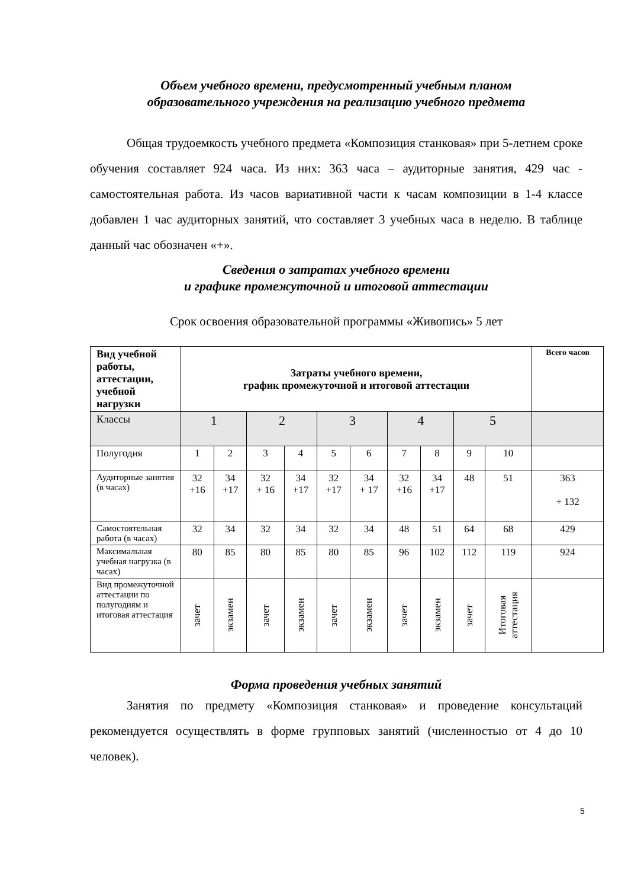Объем учебного времени, предусмотренный учебным планом
образовательного учреждения на реализацию учебного предмета
Общая трудоемкость учебного предмета «Композиция станковая» при 5-летнем сроке обучения составляет 924 часа. Из них: 363 часа – аудиторные занятия, 429 час - самостоятельная работа. Из часов вариативной части к часам композиции в 1-4 классе добавлен 1 час аудиторных занятий, что составляет 3 учебных часа в неделю. В таблице данный час обозначен «+».
Сведения о затратах учебного времени
и графике промежуточной и итоговой аттестации
Срок освоения образовательной программы «Живопись» 5 лет
| Вид учебной работы, аттестации, учебной нагрузки | Затраты учебного времени, график промежуточной и итоговой аттестации | | | | | | | | | | Всего часов |
| --- | --- | --- | --- | --- | --- | --- | --- | --- | --- | --- | --- |
| Классы | 1 | | 2 | | 3 | | 4 | | 5 | | |
| Полугодия | 1 | 2 | 3 | 4 | 5 | 6 | 7 | 8 | 9 | 10 | |
| Аудиторные занятия (в часах) | 32 +16 | 34 +17 | 32 + 16 | 34 +17 | 32 +17 | 34 + 17 | 32 +16 | 34 +17 | 48 | 51 | 363 + 132 |
| Самостоятельная работа (в часах) | 32 | 34 | 32 | 34 | 32 | 34 | 48 | 51 | 64 | 68 | 429 |
| Максимальная учебная нагрузка (в часах) | 80 | 85 | 80 | 85 | 80 | 85 | 96 | 102 | 112 | 119 | 924 |
| Вид промежуточной аттестации по полугодиям и итоговая аттестация | зачет | экзамен | зачет | экзамен | зачет | экзамен | зачет | экзамен | зачет | Итоговая аттестация | |
Форма проведения учебных занятий
Занятия по предмету «Композиция станковая» и проведение консультаций рекомендуется осуществлять в форме групповых занятий (численностью от 4 до 10 человек).
5